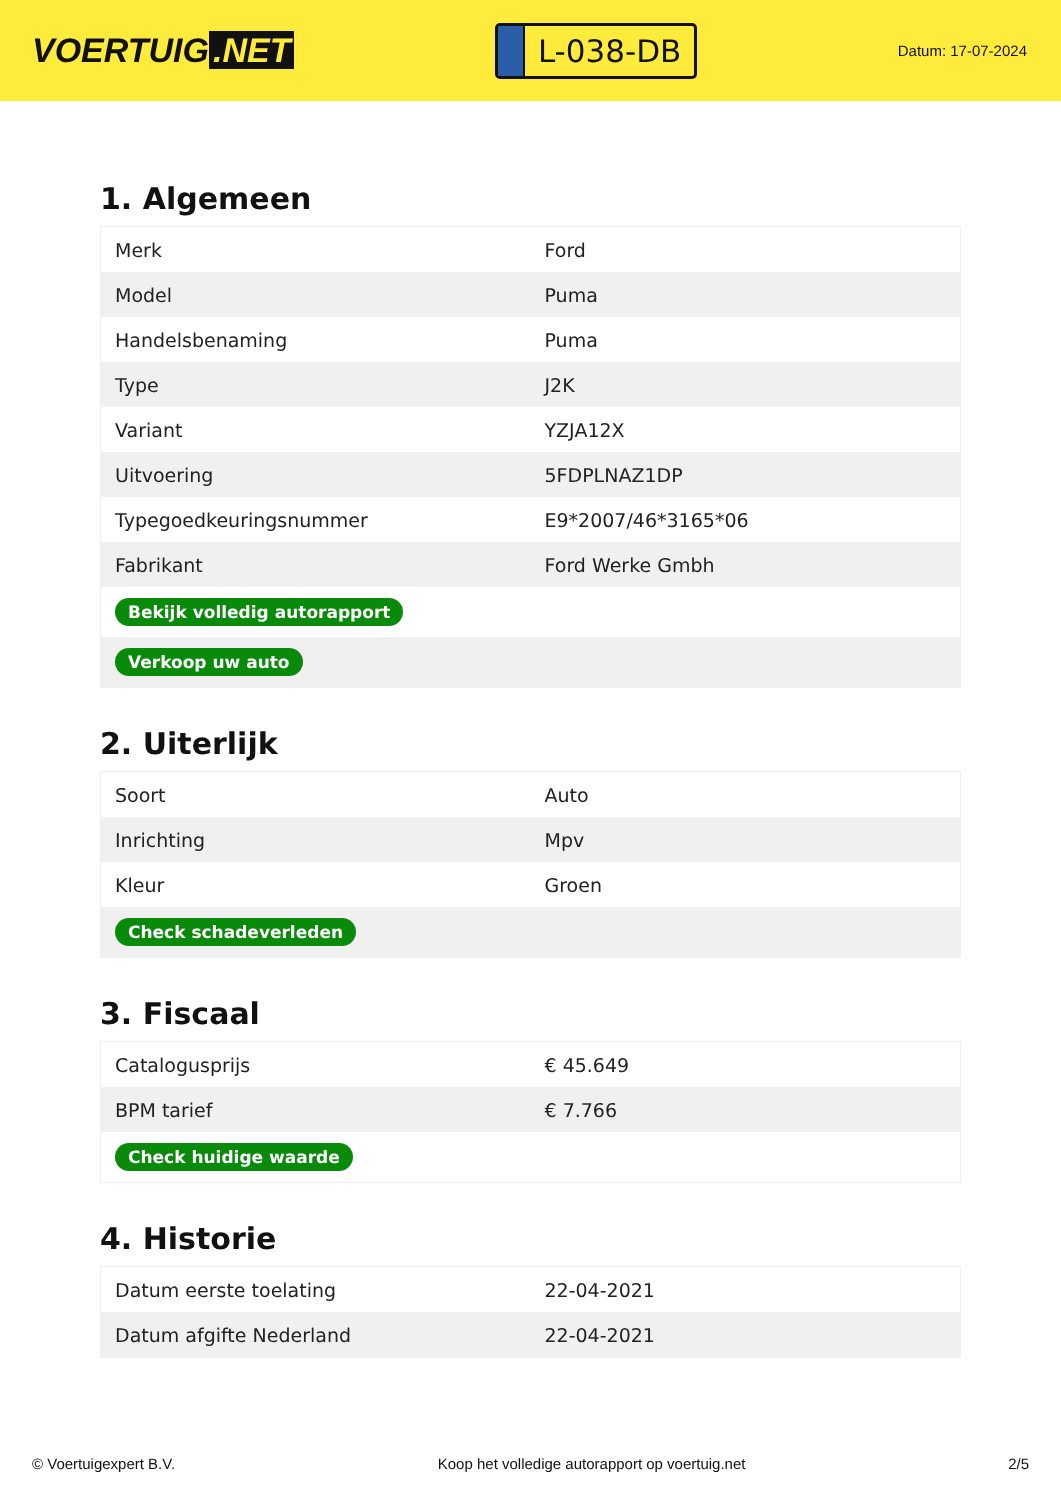VOERTUIG.NET
L-038-DB
Datum: 17-07-2024
1. Algemeen
| Merk | Ford |
| Model | Puma |
| Handelsbenaming | Puma |
| Type | J2K |
| Variant | YZJA12X |
| Uitvoering | 5FDPLNAZ1DP |
| Typegoedkeuringsnummer | E9*2007/46*3165*06 |
| Fabrikant | Ford Werke Gmbh |
| Bekijk volledig autorapport | |
| Verkoop uw auto | |
2. Uiterlijk
| Soort | Auto |
| Inrichting | Mpv |
| Kleur | Groen |
| Check schadeverleden | |
3. Fiscaal
| Catalogusprijs | € 45.649 |
| BPM tarief | € 7.766 |
| Check huidige waarde | |
4. Historie
| Datum eerste toelating | 22-04-2021 |
| Datum afgifte Nederland | 22-04-2021 |
© Voertuigexpert B.V. Koop het volledige autorapport op voertuig.net 2/5